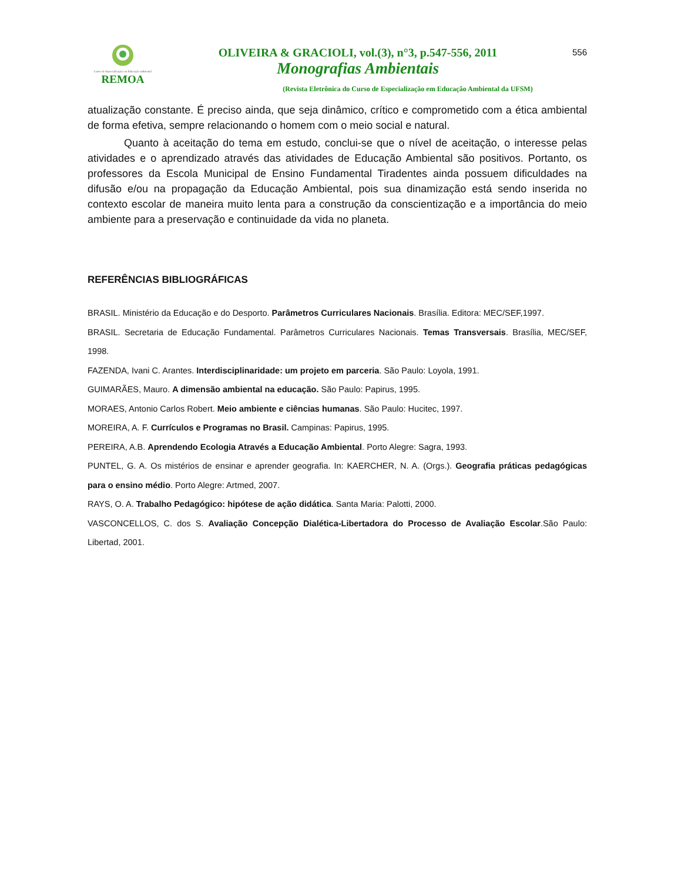Curso de Especialização em Educação ambiental
REMOA
OLIVEIRA & GRACIOLI, vol.(3), n°3, p.547-556, 2011
Monografias Ambientais
(Revista Eletrônica do Curso de Especialização em Educação Ambiental da UFSM)
556
atualização constante. É preciso ainda, que seja dinâmico, crítico e comprometido com a ética ambiental de forma efetiva, sempre relacionando o homem com o meio social e natural.
Quanto à aceitação do tema em estudo, conclui-se que o nível de aceitação, o interesse pelas atividades e o aprendizado através das atividades de Educação Ambiental são positivos. Portanto, os professores da Escola Municipal de Ensino Fundamental Tiradentes ainda possuem dificuldades na difusão e/ou na propagação da Educação Ambiental, pois sua dinamização está sendo inserida no contexto escolar de maneira muito lenta para a construção da conscientização e a importância do meio ambiente para a preservação e continuidade da vida no planeta.
REFERÊNCIAS BIBLIOGRÁFICAS
BRASIL. Ministério da Educação e do Desporto. Parâmetros Curriculares Nacionais. Brasília. Editora: MEC/SEF,1997.
BRASIL. Secretaria de Educação Fundamental. Parâmetros Curriculares Nacionais. Temas Transversais. Brasília, MEC/SEF, 1998.
FAZENDA, Ivani C. Arantes. Interdisciplinaridade: um projeto em parceria. São Paulo: Loyola, 1991.
GUIMARÃES, Mauro. A dimensão ambiental na educação. São Paulo: Papirus, 1995.
MORAES, Antonio Carlos Robert. Meio ambiente e ciências humanas. São Paulo: Hucitec, 1997.
MOREIRA, A. F. Currículos e Programas no Brasil. Campinas: Papirus, 1995.
PEREIRA, A.B. Aprendendo Ecologia Através a Educação Ambiental. Porto Alegre: Sagra, 1993.
PUNTEL, G. A. Os mistérios de ensinar e aprender geografia. In: KAERCHER, N. A. (Orgs.). Geografia práticas pedagógicas para o ensino médio. Porto Alegre: Artmed, 2007.
RAYS, O. A. Trabalho Pedagógico: hipótese de ação didática. Santa Maria: Palotti, 2000.
VASCONCELLOS, C. dos S. Avaliação Concepção Dialética-Libertadora do Processo de Avaliação Escolar.São Paulo: Libertad, 2001.